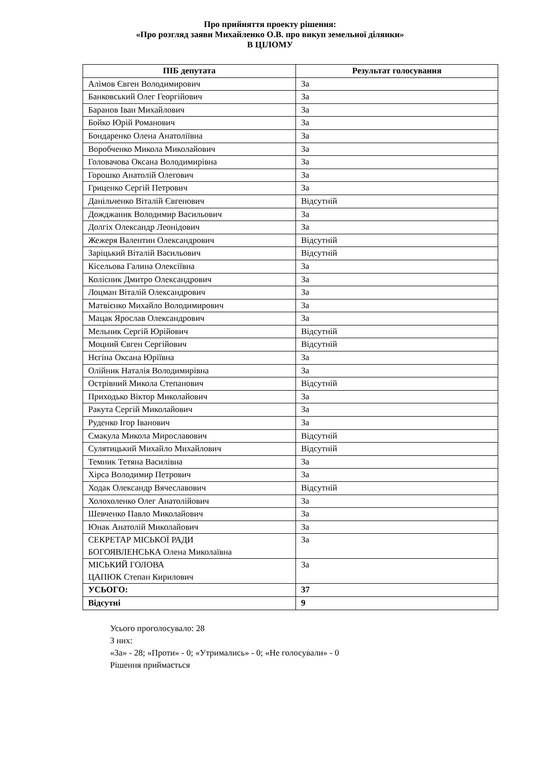Про прийняття проекту рішення:
«Про розгляд заяви Михайленко О.В. про викуп земельної ділянки»
В ЦІЛОМУ
| ПІБ депутата | Результат голосування |
| --- | --- |
| Алімов Євген Володимирович | За |
| Банковський Олег Георгійович | За |
| Баранов Іван Михайлович | За |
| Бойко Юрій Романович | За |
| Бондаренко Олена Анатоліївна | За |
| Воробченко Микола Миколайович | За |
| Головачова Оксана Володимирівна | За |
| Горошко Анатолій Олегович | За |
| Гриценко Сергій Петрович | За |
| Данільченко Віталій Євгенович | Відсутній |
| Дожджаник Володимир Васильович | За |
| Долгіх Олександр Леонідович | За |
| Жежеря Валентин Олександрович | Відсутній |
| Заріцький Віталій Васильович | Відсутній |
| Кісельова Галина Олексіївна | За |
| Колісник Дмитро Олександрович | За |
| Лоцман Віталій Олександрович | За |
| Матвієнко Михайло Володимирович | За |
| Мацак Ярослав Олександрович | За |
| Мельник Сергій Юрійович | Відсутній |
| Моцний Євген Сергійович | Відсутній |
| Нєгіна Оксана Юріївна | За |
| Олійник Наталія Володимирівна | За |
| Острівний Микола Степанович | Відсутній |
| Приходько Віктор Миколайович | За |
| Ракута Сергій Миколайович | За |
| Руденко Ігор Іванович | За |
| Смакула Микола Мирославович | Відсутній |
| Сулятицький Михайло Михайлович | Відсутній |
| Темник Тетяна Василівна | За |
| Хірса Володимир Петрович | За |
| Ходак Олександр Вячеславович | Відсутній |
| Холохоленко Олег Анатолійович | За |
| Шевченко Павло Миколайович | За |
| Юнак Анатолій Миколайович | За |
| СЕКРЕТАР МІСЬКОЇ РАДИ БОГОЯВЛЕНСЬКА Олена Миколаївна | За |
| МІСЬКИЙ ГОЛОВА ЦАПЮК Степан Кирилович | За |
| УСЬОГО: | 37 |
| Відсутні | 9 |
Усього проголосувало: 28
З них:
«За» - 28; «Проти» - 0; «Утримались» - 0; «Не голосували» - 0
Рішення приймається